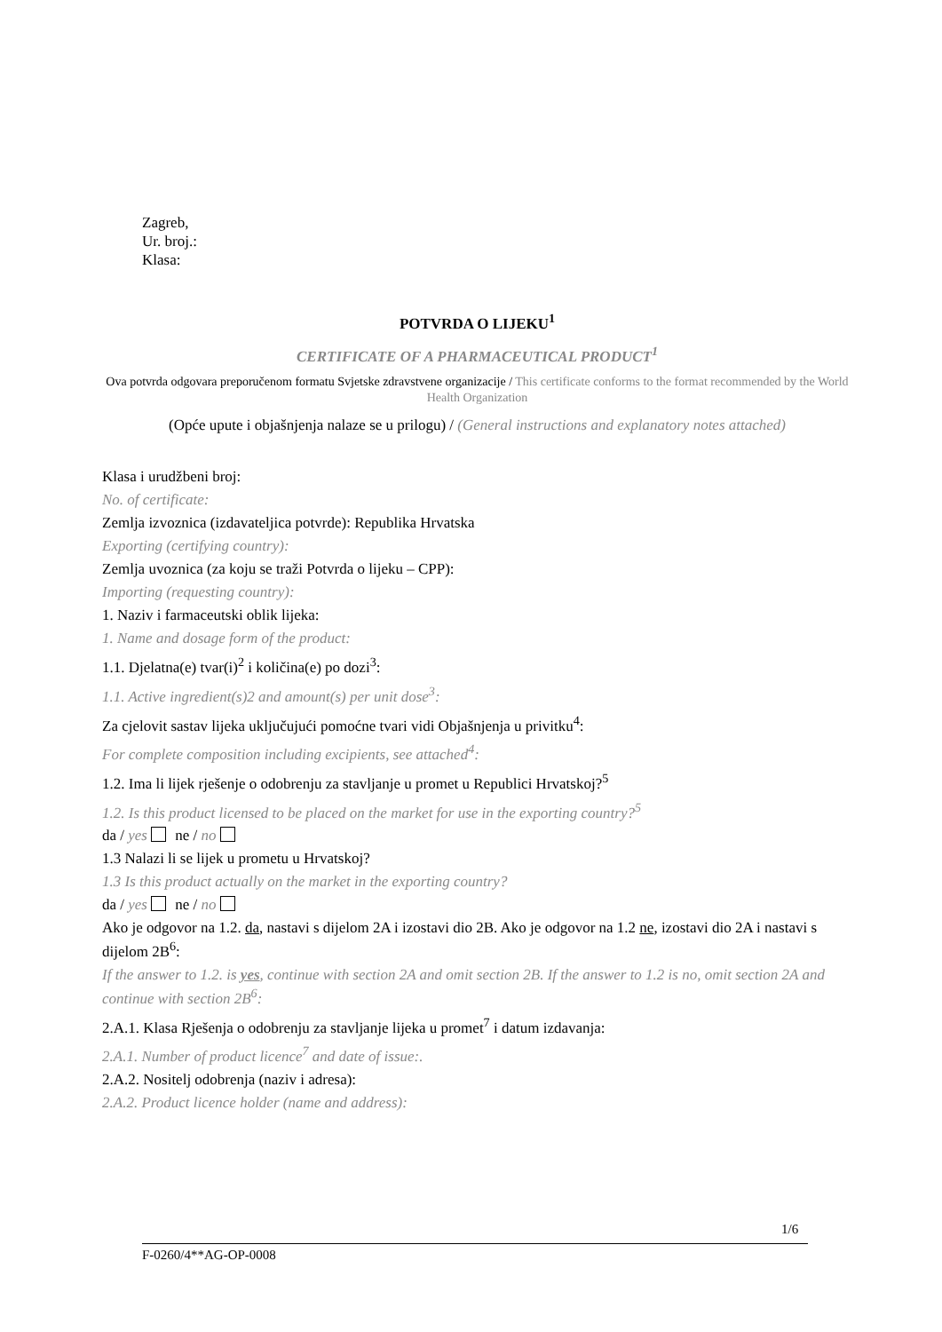Zagreb,
Ur. broj.:
Klasa:
POTVRDA O LIJEKU<sup>1</sup>
CERTIFICATE OF A PHARMACEUTICAL PRODUCT<sup>1</sup>
Ova potvrda odgovara preporučenom formatu Svjetske zdravstvene organizacije / This certificate conforms to the format recommended by the World Health Organization
(Opće upute i objašnjenja nalaze se u prilogu) / (General instructions and explanatory notes attached)
Klasa i urudžbeni broj:
No. of certificate:
Zemlja izvoznica (izdavateljica potvrde): Republika Hrvatska
Exporting (certifying country):
Zemlja uvoznica (za koju se traži Potvrda o lijeku – CPP):
Importing (requesting country):
1. Naziv i farmaceutski oblik lijeka:
1. Name and dosage form of the product:
1.1. Djelatna(e) tvar(i)<sup>2</sup> i količina(e) po dozi<sup>3</sup>:
1.1. Active ingredient(s)2 and amount(s) per unit dose<sup>3</sup>:
Za cjelovit sastav lijeka uključujući pomoćne tvari vidi Objašnjenja u privitku<sup>4</sup>:
For complete composition including excipients, see attached<sup>4</sup>:
1.2. Ima li lijek rješenje o odobrenju za stavljanje u promet u Republici Hrvatskoj?<sup>5</sup>
1.2. Is this product licensed to be placed on the market for use in the exporting country?<sup>5</sup>
da / yes ne / no
1.3 Nalazi li se lijek u prometu u Hrvatskoj?
1.3 Is this product actually on the market in the exporting country?
da / yes ne / no
Ako je odgovor na 1.2. da, nastavi s dijelom 2A i izostavi dio 2B. Ako je odgovor na 1.2 ne, izostavi dio 2A i nastavi s dijelom 2B<sup>6</sup>:
If the answer to 1.2. is yes, continue with section 2A and omit section 2B. If the answer to 1.2 is no, omit section 2A and continue with section 2B<sup>6</sup>:
2.A.1. Klasa Rješenja o odobrenju za stavljanje lijeka u promet<sup>7</sup> i datum izdavanja:
2.A.1. Number of product licence<sup>7</sup> and date of issue:.
2.A.2. Nositelj odobrenja (naziv i adresa):
2.A.2. Product licence holder (name and address):
1/6
F-0260/4**AG-OP-0008